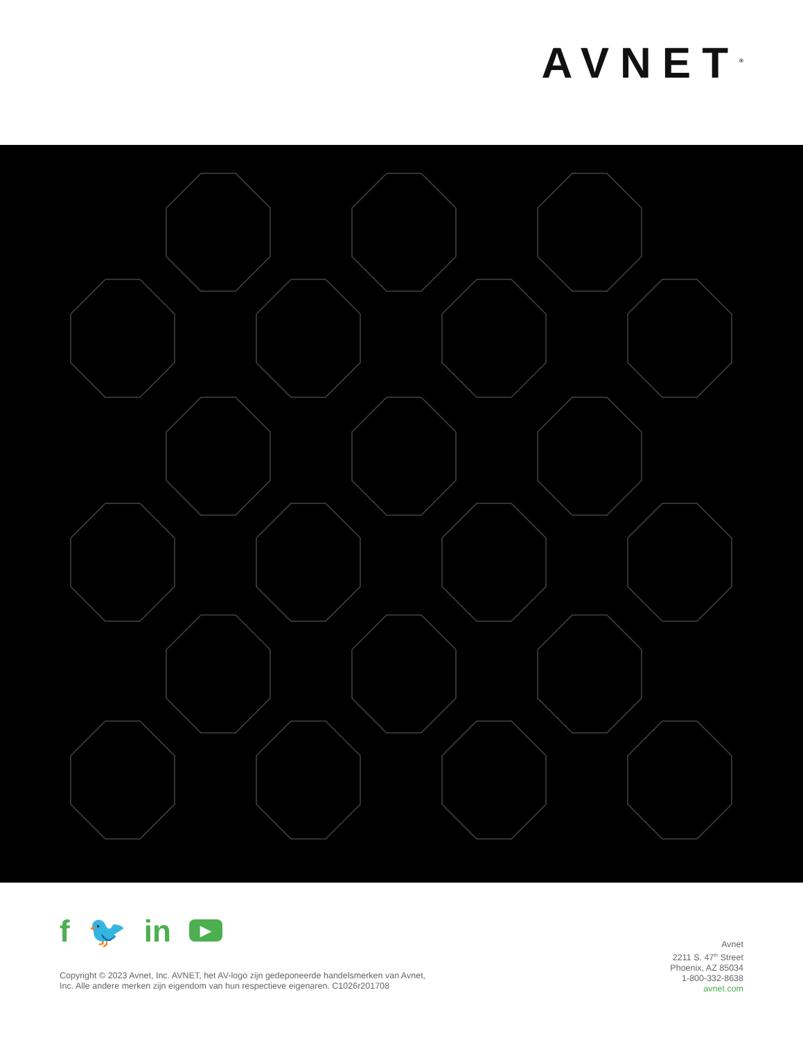AVNET<sup>®</sup>
f 🐦 in
▶
Copyright © 2023 Avnet, Inc. AVNET, het AV-logo zijn gedeponeerde handelsmerken van Avnet,
Inc. Alle andere merken zijn eigendom van hun respectieve eigenaren. C1026r201708
Avnet
2211 S. 47<sup>th</sup> Street
Phoenix, AZ 85034
1-800-332-8638
avnet.com